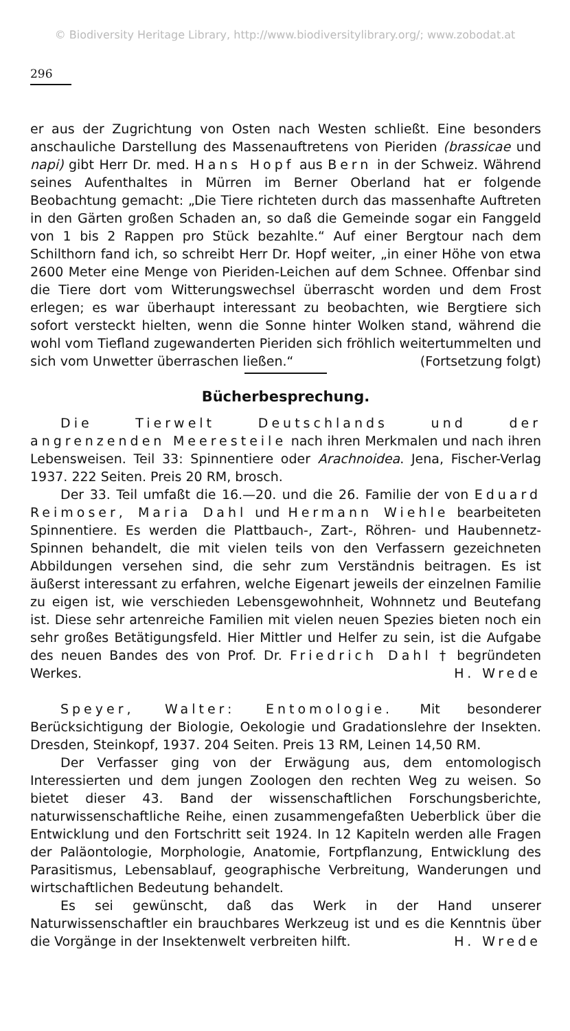© Biodiversity Heritage Library, http://www.biodiversitylibrary.org/; www.zobodat.at
296
er aus der Zugrichtung von Osten nach Westen schließt. Eine besonders anschauliche Darstellung des Massenauftretens von Pieriden (brassicae und napi) gibt Herr Dr. med. Hans Hopf aus Bern in der Schweiz. Während seines Aufenthaltes in Mürren im Berner Oberland hat er folgende Beobachtung gemacht: „Die Tiere richteten durch das massenhafte Auftreten in den Gärten großen Schaden an, so daß die Gemeinde sogar ein Fanggeld von 1 bis 2 Rappen pro Stück bezahlte.“ Auf einer Bergtour nach dem Schilthorn fand ich, so schreibt Herr Dr. Hopf weiter, „in einer Höhe von etwa 2600 Meter eine Menge von Pieriden-Leichen auf dem Schnee. Offenbar sind die Tiere dort vom Witterungswechsel überrascht worden und dem Frost erlegen; es war überhaupt interessant zu beobachten, wie Bergtiere sich sofort versteckt hielten, wenn die Sonne hinter Wolken stand, während die wohl vom Tiefland zugewanderten Pieriden sich fröhlich weitertummelten und sich vom Unwetter überraschen ließen.“ (Fortsetzung folgt)
Bücherbesprechung.
Die Tierwelt Deutschlands und der angrenzenden Meeresteile nach ihren Merkmalen und nach ihren Lebensweisen. Teil 33: Spinnentiere oder Arachnoidea. Jena, Fischer-Verlag 1937. 222 Seiten. Preis 20 RM, brosch.
Der 33. Teil umfaßt die 16.—20. und die 26. Familie der von Eduard Reimoser, Maria Dahl und Hermann Wiehle bearbeiteten Spinnentiere. Es werden die Plattbauch-, Zart-, Röhren- und Haubennetz-Spinnen behandelt, die mit vielen teils von den Verfassern gezeichneten Abbildungen versehen sind, die sehr zum Verständnis beitragen. Es ist äußerst interessant zu erfahren, welche Eigenart jeweils der einzelnen Familie zu eigen ist, wie verschieden Lebensgewohnheit, Wohnnetz und Beutefang ist. Diese sehr artenreiche Familien mit vielen neuen Spezies bieten noch ein sehr großes Betätigungsfeld. Hier Mittler und Helfer zu sein, ist die Aufgabe des neuen Bandes des von Prof. Dr. Friedrich Dahl † begründeten Werkes. H. Wrede
Speyer, Walter: Entomologie. Mit besonderer Berücksichtigung der Biologie, Oekologie und Gradationslehre der Insekten. Dresden, Steinkopf, 1937. 204 Seiten. Preis 13 RM, Leinen 14,50 RM.
Der Verfasser ging von der Erwägung aus, dem entomologisch Interessierten und dem jungen Zoologen den rechten Weg zu weisen. So bietet dieser 43. Band der wissenschaftlichen Forschungsberichte, naturwissenschaftliche Reihe, einen zusammengefaßten Ueberblick über die Entwicklung und den Fortschritt seit 1924. In 12 Kapiteln werden alle Fragen der Paläontologie, Morphologie, Anatomie, Fortpflanzung, Entwicklung des Parasitismus, Lebensablauf, geographische Verbreitung, Wanderungen und wirtschaftlichen Bedeutung behandelt.
Es sei gewünscht, daß das Werk in der Hand unserer Naturwissenschaftler ein brauchbares Werkzeug ist und es die Kenntnis über die Vorgänge in der Insektenwelt verbreiten hilft. H. Wrede